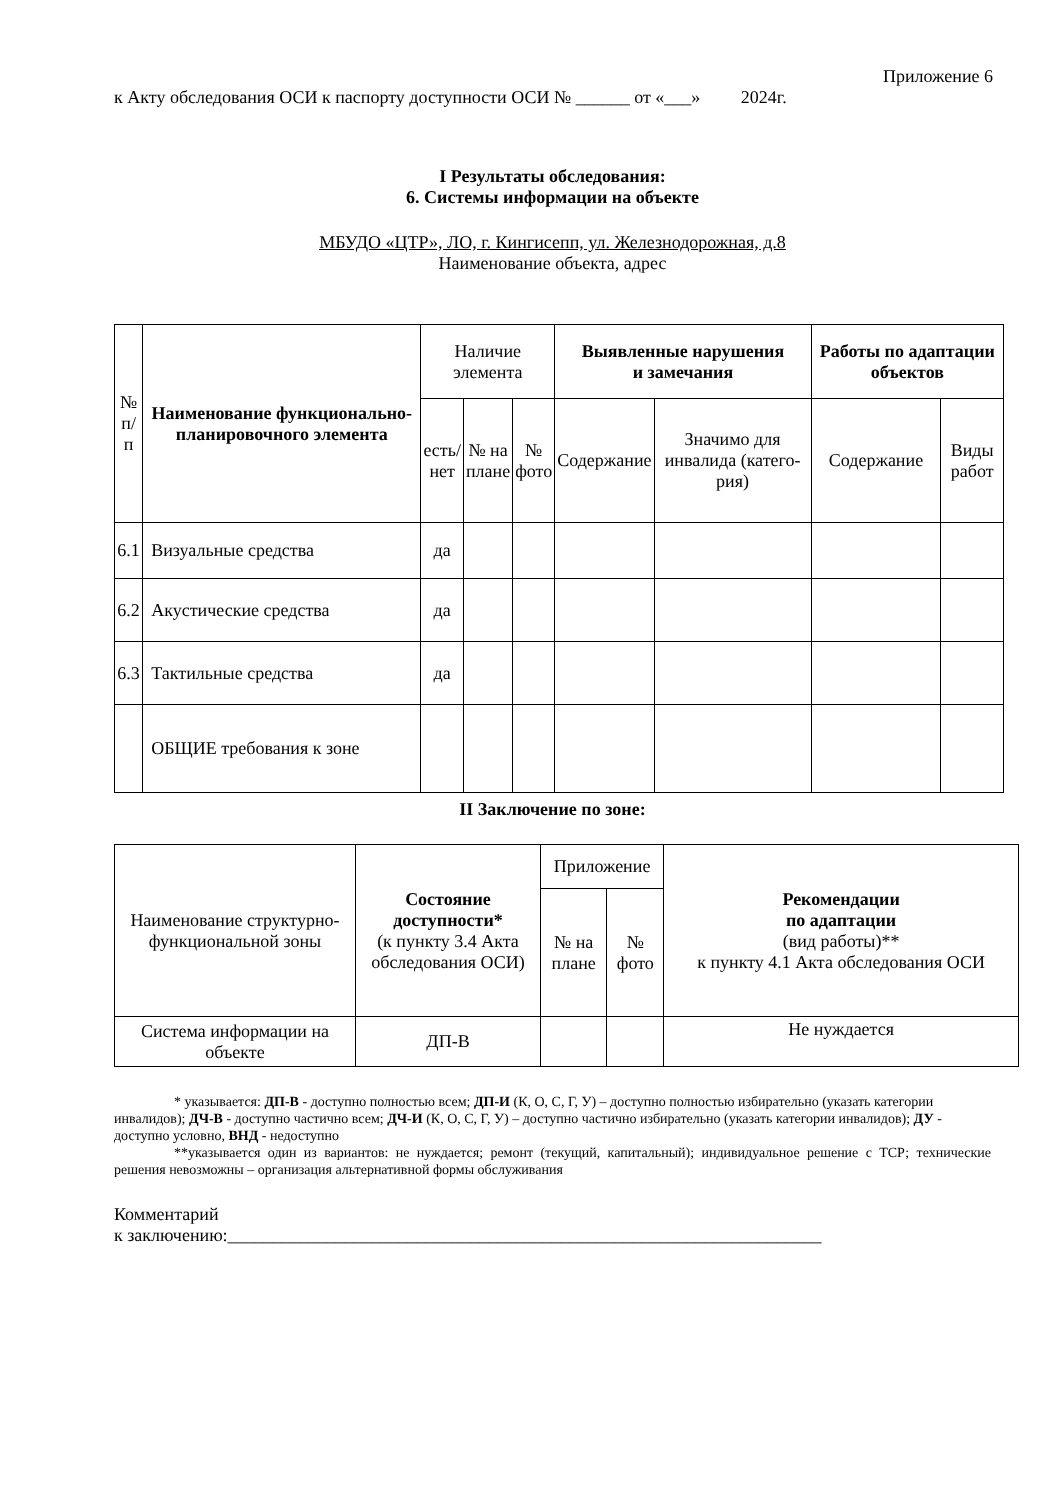Приложение 6
к Акту обследования ОСИ к паспорту доступности ОСИ № ______ от «___» 2024г.
I Результаты обследования:
6. Системы информации на объекте
МБУДО «ЦТР», ЛО, г. Кингисепп, ул. Железнодорожная, д.8
Наименование объекта, адрес
| № п/п | Наименование функционально-планировочного элемента | Наличие элемента | | | Выявленные нарушения и замечания | | Работы по адаптации объектов | |
| --- | --- | --- | --- | --- | --- | --- | --- | --- |
| | | есть/ нет | № на плане | № фото | Содержание | Значимо для инвалида (катего-рия) | Содержание | Виды работ |
| 6.1 | Визуальные средства | да | | | | | | |
| 6.2 | Акустические средства | да | | | | | | |
| 6.3 | Тактильные средства | да | | | | | | |
| | ОБЩИЕ требования к зоне | | | | | | | |
II Заключение по зоне:
| Наименование структурно-функциональной зоны | Состояние доступности* (к пункту 3.4 Акта обследования ОСИ) | Приложение | | Рекомендации по адаптации (вид работы)** к пункту 4.1 Акта обследования ОСИ |
| --- | --- | --- | --- | --- |
| | | № на плане | № фото | |
| Система информации на объекте | ДП-В | | | Не нуждается |
* указывается: ДП-В - доступно полностью всем; ДП-И (К, О, С, Г, У) – доступно полностью избирательно (указать категории инвалидов); ДЧ-В - доступно частично всем; ДЧ-И (К, О, С, Г, У) – доступно частично избирательно (указать категории инвалидов); ДУ - доступно условно, ВНД - недоступно
**указывается один из вариантов: не нуждается; ремонт (текущий, капитальный); индивидуальное решение с ТСР; технические решения невозможны – организация альтернативной формы обслуживания
Комментарий
к заключению:__________________________________________________________________